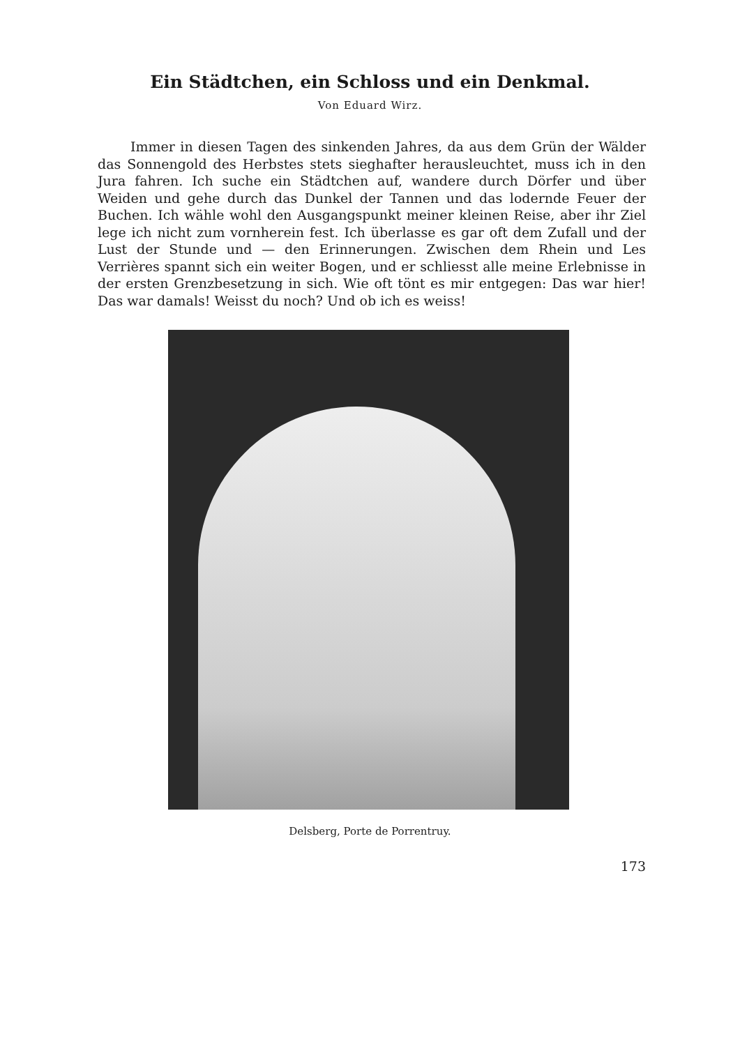Ein Städtchen, ein Schloss und ein Denkmal.
Von Eduard Wirz.
Immer in diesen Tagen des sinkenden Jahres, da aus dem Grün der Wälder das Sonnengold des Herbstes stets sieghafter herausleuchtet, muss ich in den Jura fahren. Ich suche ein Städtchen auf, wandere durch Dörfer und über Weiden und gehe durch das Dunkel der Tannen und das lodernde Feuer der Buchen. Ich wähle wohl den Ausgangspunkt meiner kleinen Reise, aber ihr Ziel lege ich nicht zum vornherein fest. Ich überlasse es gar oft dem Zufall und der Lust der Stunde und — den Erinnerungen. Zwischen dem Rhein und Les Verrières spannt sich ein weiter Bogen, und er schliesst alle meine Erlebnisse in der ersten Grenzbesetzung in sich. Wie oft tönt es mir entgegen: Das war hier! Das war damals! Weisst du noch? Und ob ich es weiss!
Delsberg, Porte de Porrentruy.
173